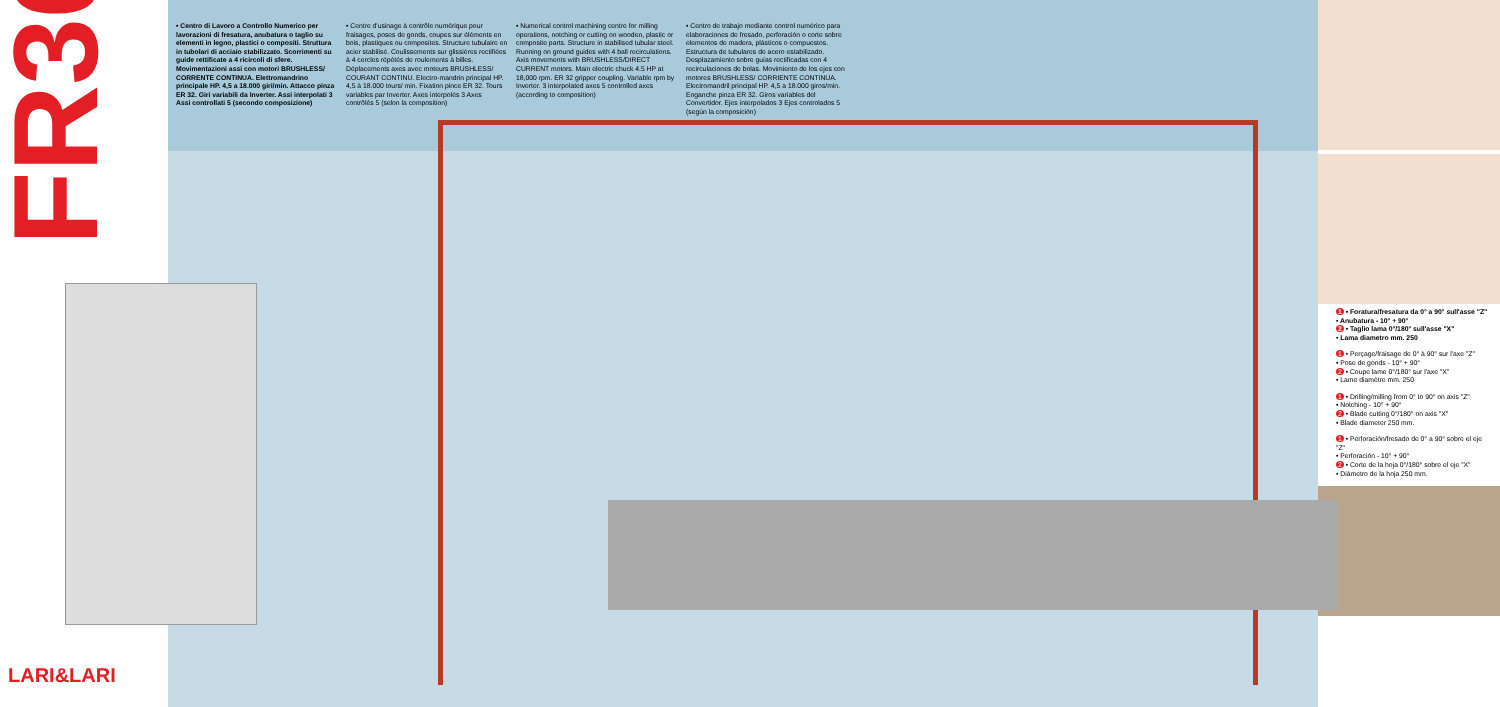FR30
LARI&LARI
• Centro di Lavoro a Controllo Numerico per lavorazioni di fresatura, anubatura o taglio su elementi in legno, plastici o compositi. Struttura in tubolari di acciaio stabilizzato. Scorrimenti su guide rettificate a 4 ricircoli di sfere. Movimentazioni assi con motori BRUSHLESS/ CORRENTE CONTINUA. Elettromandrino principale HP. 4,5 a 18.000 giri/min. Attacco pinza ER 32. Giri variabili da Inverter. Assi interpolati 3 Assi controllati 5 (secondo composizione)
• Centre d'usinage à contrôle numérique pour fraisages, poses de gonds, coupes sur éléments en bois, plastiques ou composites. Structure tubulaire en acier stabilisé. Coulissements sur glissières rectifiées à 4 cercles répétés de roulements à billes. Déplacements axes avec moteurs BRUSHLESS/ COURANT CONTINU. Electro-mandrin principal HP. 4,5 à 18.000 tours/ min. Fixation pince ER 32. Tours variables par Inverter. Axes interpolés 3 Axes contrôlés 5 (selon la composition)
• Numerical control machining centre for milling operations, notching or cutting on wooden, plastic or composite parts. Structure in stabilised tubular steel. Running on ground guides with 4 ball recirculations. Axis movements with BRUSHLESS/DIRECT CURRENT motors. Main electric chuck 4.5 HP at 18,000 rpm. ER 32 gripper coupling. Variable rpm by Inverter. 3 interpolated axes 5 controlled axes (according to composition)
• Centro de trabajo mediante control numérico para elaboraciones de fresado, perforación o corte sobre elementos de madera, plásticos o compuestos. Estructura de tubulares de acero estabilizado. Desplazamiento sobre guías rectificadas con 4 recirculaciones de bolas. Movimiento de los ejes con motores BRUSHLESS/ CORRIENTE CONTINUA. Electromandril principal HP. 4,5 a 18.000 giros/min. Enganche pinza ER 32. Giros variables del Convertidor. Ejes interpolados 3 Ejes controlados 5 (según la composición)
1 • Foratura/fresatura da 0° a 90° sull'asse "Z"
• Anubatura - 10° + 90°
2 • Taglio lama 0°/180° sull'asse "X"
• Lama diametro mm. 250
1 • Perçage/fraisage de 0° à 90° sur l'axe "Z"
• Pose de gonds - 10° + 90°
2 • Coupe lame 0°/180° sur l'axe "X"
• Lame diamètre mm. 250
1 • Drilling/milling from 0° to 90° on axis "Z"
• Notching - 10° + 90°
2 • Blade cutting 0°/180° on axis "X"
• Blade diameter 250 mm.
1 • Perforación/fresado de 0° a 90° sobre el eje "Z"
• Perforación - 10° + 90°
2 • Corte de la hoja 0°/180° sobre el eje "X"
• Diámetro de la hoja 250 mm.